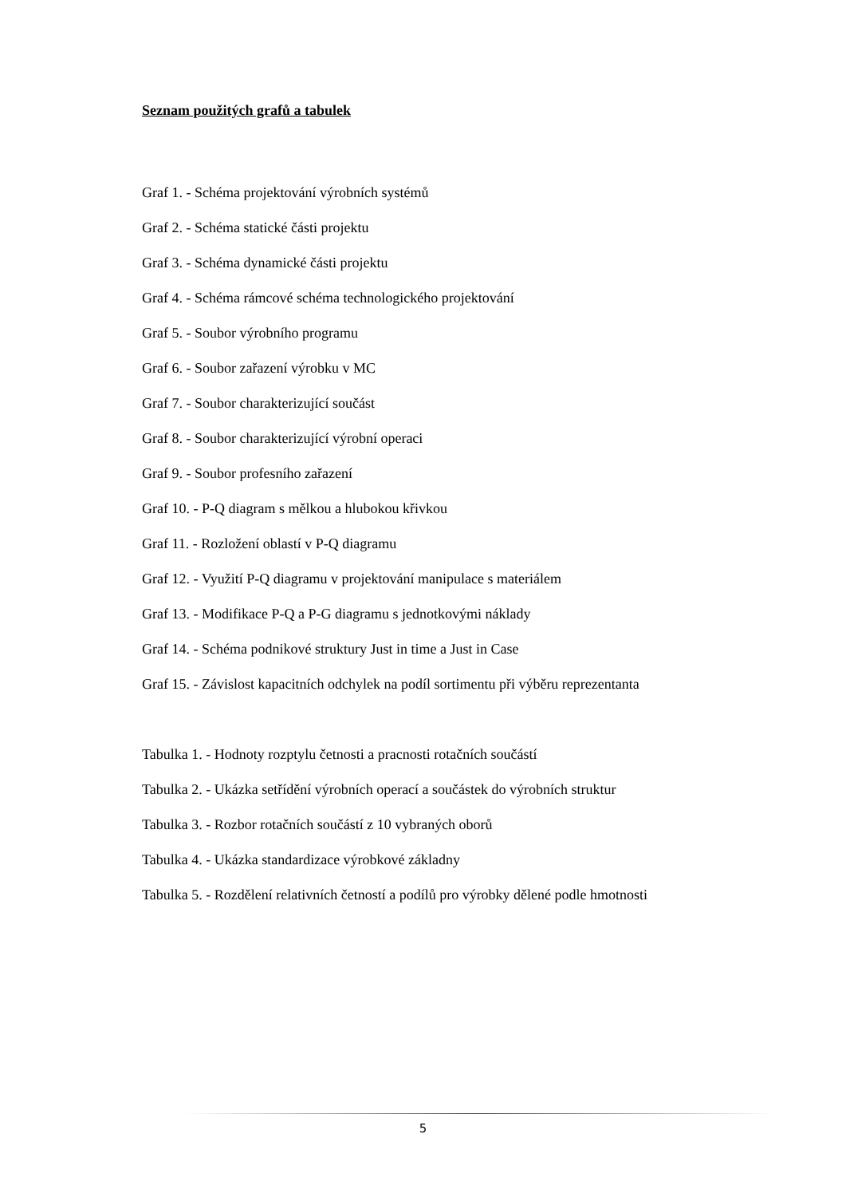Seznam použitých grafů a tabulek
Graf 1. - Schéma projektování výrobních systémů
Graf 2. - Schéma statické části projektu
Graf 3. - Schéma dynamické části projektu
Graf 4. - Schéma rámcové schéma technologického projektování
Graf 5. - Soubor výrobního programu
Graf 6. - Soubor zařazení výrobku v MC
Graf 7. - Soubor charakterizující součást
Graf 8. - Soubor charakterizující výrobní operaci
Graf 9. - Soubor profesního zařazení
Graf 10. - P-Q diagram s mělkou a hlubokou křivkou
Graf 11. - Rozložení oblastí v P-Q diagramu
Graf 12. - Využití P-Q diagramu v projektování manipulace s materiálem
Graf 13. - Modifikace P-Q a P-G diagramu s jednotkovými náklady
Graf 14. - Schéma podnikové struktury Just in time a Just in Case
Graf 15. - Závislost kapacitních odchylek na podíl sortimentu při výběru reprezentanta
Tabulka 1. - Hodnoty rozptylu četnosti a pracnosti rotačních součástí
Tabulka 2. - Ukázka setřídění výrobních operací a součástek do výrobních struktur
Tabulka 3. - Rozbor rotačních součástí z 10 vybraných oborů
Tabulka 4. - Ukázka standardizace výrobkové základny
Tabulka 5. - Rozdělení relativních četností a podílů pro výrobky dělené podle hmotnosti
5